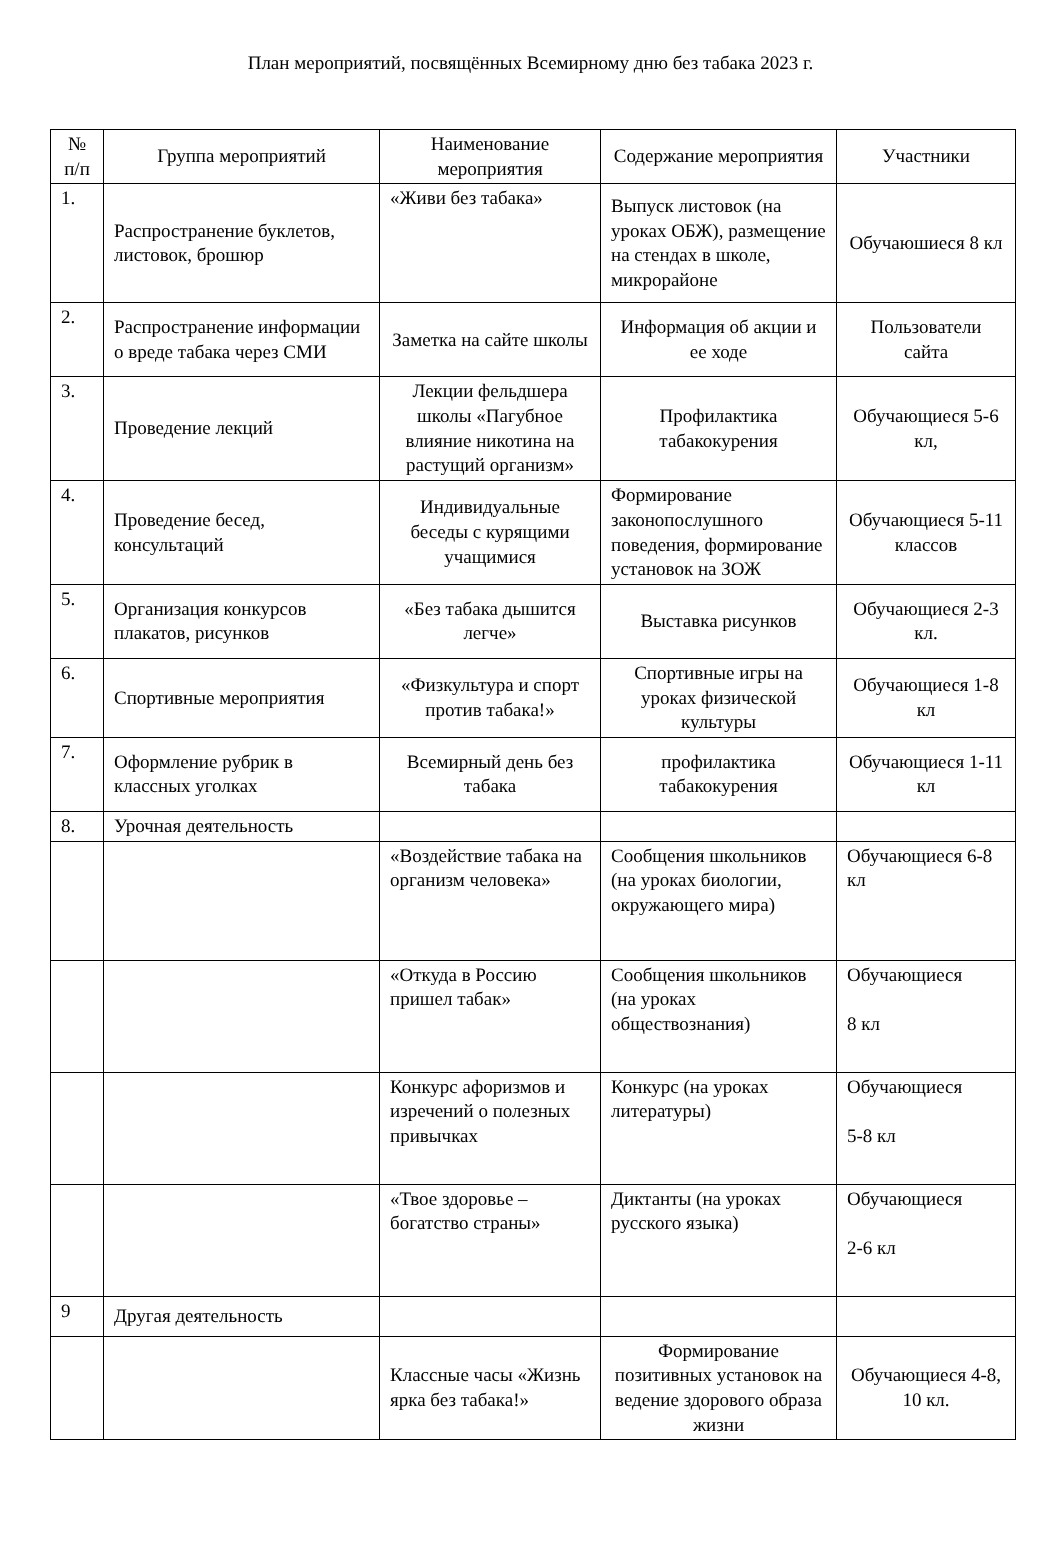План мероприятий, посвящённых Всемирному дню без табака 2023 г.
| № п/п | Группа мероприятий | Наименование мероприятия | Содержание мероприятия | Участники |
| --- | --- | --- | --- | --- |
| 1. | Распространение буклетов, листовок, брошюр | «Живи без табака» | Выпуск листовок (на уроках ОБЖ), размещение на стендах в школе, микрорайоне | Обучаюшиеся 8 кл |
| 2. | Распространение информации о вреде табака через СМИ | Заметка на сайте школы | Информация об акции и ее ходе | Пользователи сайта |
| 3. | Проведение лекций | Лекции фельдшера школы «Пагубное влияние никотина на растущий организм» | Профилактика табакокурения | Обучающиеся 5-6 кл, |
| 4. | Проведение бесед, консультаций | Индивидуальные беседы с курящими учащимися | Формирование законопослушного поведения, формирование установок на ЗОЖ | Обучающиеся 5-11 классов |
| 5. | Организация конкурсов плакатов, рисунков | «Без табака дышится легче» | Выставка рисунков | Обучающиеся 2-3 кл. |
| 6. | Спортивные мероприятия | «Физкультура и спорт против табака!» | Спортивные игры на уроках физической культуры | Обучающиеся 1-8 кл |
| 7. | Оформление рубрик в классных уголках | Всемирный день без табака | профилактика табакокурения | Обучающиеся 1-11 кл |
| 8. | Урочная деятельность | | | |
| | | «Воздействие табака на организм человека» | Сообщения школьников (на уроках биологии, окружающего мира) | Обучающиеся 6-8 кл |
| | | «Откуда в Россию пришел табак» | Сообщения школьников (на уроках обществознания) | Обучающиеся 8 кл |
| | | Конкурс афоризмов и изречений о полезных привычках | Конкурс (на уроках литературы) | Обучающиеся 5-8 кл |
| | | «Твое здоровье – богатство страны» | Диктанты (на уроках русского языка) | Обучающиеся 2-6 кл |
| 9 | Другая деятельность | | | |
| | | Классные часы «Жизнь ярка без табака!» | Формирование позитивных установок на ведение здорового образа жизни | Обучающиеся 4-8, 10 кл. |